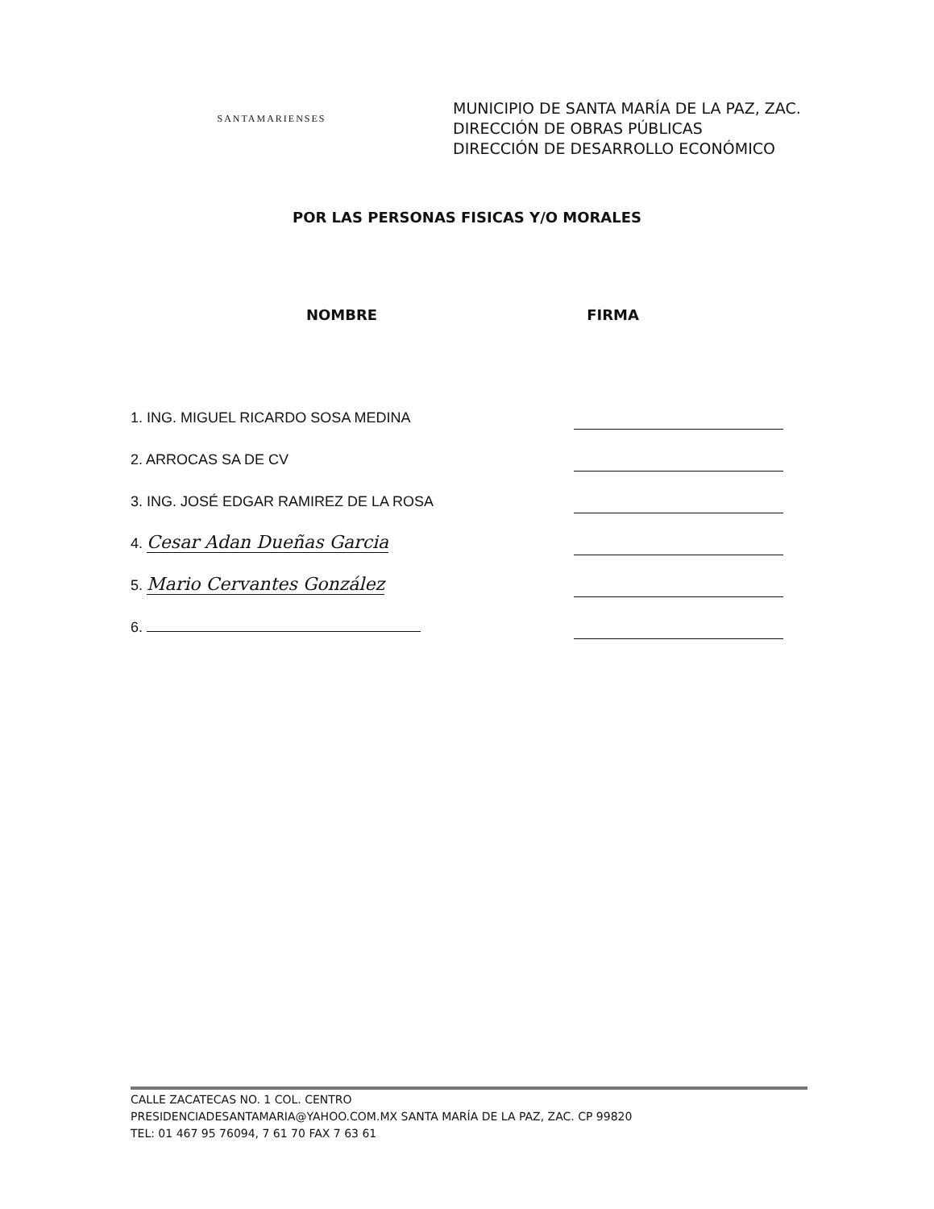SANTAMARIENSES
MUNICIPIO DE SANTA MARÍA DE LA PAZ, ZAC.
DIRECCIÓN DE OBRAS PÚBLICAS
DIRECCIÓN DE DESARROLLO ECONÓMICO
POR LAS PERSONAS FISICAS Y/O MORALES
NOMBRE FIRMA
1. ING. MIGUEL RICARDO SOSA MEDINA
2. ARROCAS SA DE CV
3. ING. JOSÉ EDGAR RAMIREZ DE LA ROSA
4. Cesar Adan Dueñas Garcia
5. Mario Cervantes González
6.
CALLE ZACATECAS NO. 1 COL. CENTRO
PRESIDENCIADESANTAMARIA@YAHOO.COM.MX SANTA MARÍA DE LA PAZ, ZAC. CP 99820
TEL: 01 467 95 76094, 7 61 70 FAX 7 63 61